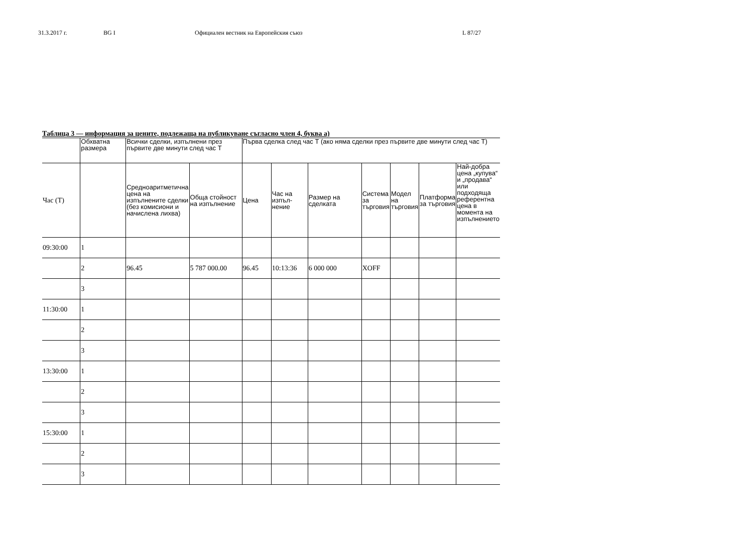31.3.2017 г. BG I Официален вестник на Европейския съюз L 87/27
Таблица 3 — информация за цените, подлежаща на публикуване съгласно член 4, буква а)
| | Обхватна размера | Всички сделки, изпълнени през първите две минути след час Т | | Първа сделка след час Т (ако няма сделки през първите две минути след час Т) | | | | | | |
| --- | --- | --- | --- | --- | --- | --- | --- | --- | --- | --- |
| Час (Т) | | Средноаритметична цена на изпълнените сделки (без комисиони и начислена лихва) | Обща стойност на изпълнение | Цена | Час на изпъл-нение | Размер на сделката | Система за търговия | Модел на търговия | Платформа за търговия | Най-добра цена „купува“ и „продава“ или подходяща референтна цена в момента на изпълнението |
| 09:30:00 | 1 | | | | | | | | | |
| | 2 | 96.45 | 5 787 000.00 | 96.45 | 10:13:36 | 6 000 000 | XOFF | | | |
| | 3 | | | | | | | | | |
| 11:30:00 | 1 | | | | | | | | | |
| | 2 | | | | | | | | | |
| | 3 | | | | | | | | | |
| 13:30:00 | 1 | | | | | | | | | |
| | 2 | | | | | | | | | |
| | 3 | | | | | | | | | |
| 15:30:00 | 1 | | | | | | | | | |
| | 2 | | | | | | | | | |
| | 3 | | | | | | | | | |